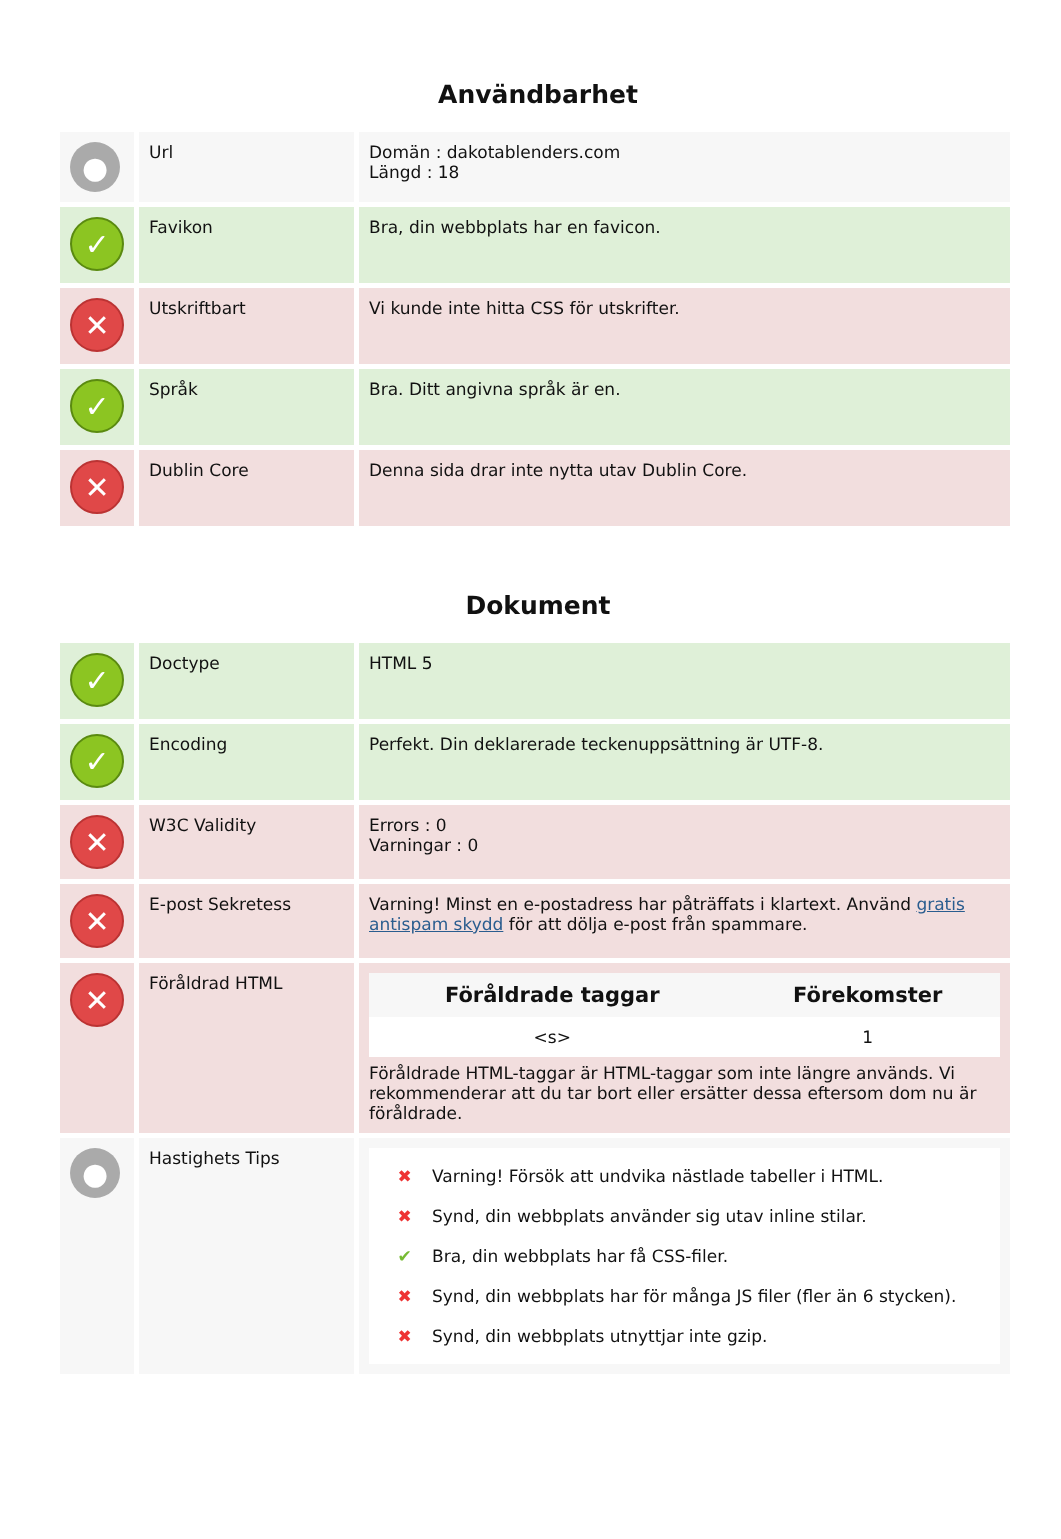Användbarhet
| ● | Url | Domän : dakotablenders.com Längd : 18 |
| ✓ | Favikon | Bra, din webbplats har en favicon. |
| ✕ | Utskriftbart | Vi kunde inte hitta CSS för utskrifter. |
| ✓ | Språk | Bra. Ditt angivna språk är en. |
| ✕ | Dublin Core | Denna sida drar inte nytta utav Dublin Core. |
Dokument
| ✓ | Doctype | HTML 5 |
| ✓ | Encoding | Perfekt. Din deklarerade teckenuppsättning är UTF-8. |
| ✕ | W3C Validity | Errors : 0 Varningar : 0 |
| ✕ | E-post Sekretess | Varning! Minst en e-postadress har påträffats i klartext. Använd gratis antispam skydd för att dölja e-post från spammare. |
| ✕ | Föråldrad HTML | / Föråldrade taggar / Förekomster / / --- / --- / / <s> / 1 / Föråldrade HTML-taggar är HTML-taggar som inte längre används. Vi rekommenderar att du tar bort eller ersätter dessa eftersom dom nu är föråldrade. |
| ● | Hastighets Tips | ✖ Varning! Försök att undvika nästlade tabeller i HTML. ✖ Synd, din webbplats använder sig utav inline stilar. ✔ Bra, din webbplats har få CSS-filer. ✖ Synd, din webbplats har för många JS filer (fler än 6 stycken). ✖ Synd, din webbplats utnyttjar inte gzip. |